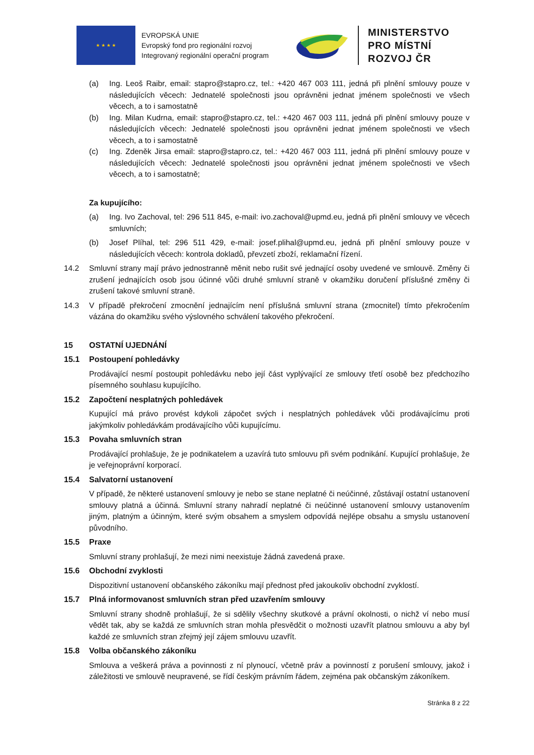★ ★ ★ ★
EVROPSKÁ UNIE
Evropský fond pro regionální rozvoj
Integrovaný regionální operační program
MINISTERSTVO
PRO MÍSTNÍ
ROZVOJ ČR
(a) Ing. Leoš Raibr, email: stapro@stapro.cz, tel.: +420 467 003 111, jedná při plnění smlouvy pouze v následujících věcech: Jednatelé společnosti jsou oprávněni jednat jménem společnosti ve všech věcech, a to i samostatně
(b) Ing. Milan Kudrna, email: stapro@stapro.cz, tel.: +420 467 003 111, jedná při plnění smlouvy pouze v následujících věcech: Jednatelé společnosti jsou oprávněni jednat jménem společnosti ve všech věcech, a to i samostatně
(c) Ing. Zdeněk Jirsa email: stapro@stapro.cz, tel.: +420 467 003 111, jedná při plnění smlouvy pouze v následujících věcech: Jednatelé společnosti jsou oprávněni jednat jménem společnosti ve všech věcech, a to i samostatně;
Za kupujícího:
(a) Ing. Ivo Zachoval, tel: 296 511 845, e-mail: ivo.zachoval@upmd.eu, jedná při plnění smlouvy ve věcech smluvních;
(b) Josef Plíhal, tel: 296 511 429, e-mail: josef.plihal@upmd.eu, jedná při plnění smlouvy pouze v následujících věcech: kontrola dokladů, převzetí zboží, reklamační řízení.
14.2 Smluvní strany mají právo jednostranně měnit nebo rušit své jednající osoby uvedené ve smlouvě. Změny či zrušení jednajících osob jsou účinné vůči druhé smluvní straně v okamžiku doručení příslušné změny či zrušení takové smluvní straně.
14.3 V případě překročení zmocnění jednajícím není příslušná smluvní strana (zmocnitel) tímto překročením vázána do okamžiku svého výslovného schválení takového překročení.
15 OSTATNÍ UJEDNÁNÍ
15.1 Postoupení pohledávky
Prodávající nesmí postoupit pohledávku nebo její část vyplývající ze smlouvy třetí osobě bez předchozího písemného souhlasu kupujícího.
15.2 Započtení nesplatných pohledávek
Kupující má právo provést kdykoli zápočet svých i nesplatných pohledávek vůči prodávajícímu proti jakýmkoliv pohledávkám prodávajícího vůči kupujícímu.
15.3 Povaha smluvních stran
Prodávající prohlašuje, že je podnikatelem a uzavírá tuto smlouvu při svém podnikání. Kupující prohlašuje, že je veřejnoprávní korporací.
15.4 Salvatorní ustanovení
V případě, že některé ustanovení smlouvy je nebo se stane neplatné či neúčinné, zůstávají ostatní ustanovení smlouvy platná a účinná. Smluvní strany nahradí neplatné či neúčinné ustanovení smlouvy ustanovením jiným, platným a účinným, které svým obsahem a smyslem odpovídá nejlépe obsahu a smyslu ustanovení původního.
15.5 Praxe
Smluvní strany prohlašují, že mezi nimi neexistuje žádná zavedená praxe.
15.6 Obchodní zvyklosti
Dispozitivní ustanovení občanského zákoníku mají přednost před jakoukoliv obchodní zvyklostí.
15.7 Plná informovanost smluvních stran před uzavřením smlouvy
Smluvní strany shodně prohlašují, že si sdělily všechny skutkové a právní okolnosti, o nichž ví nebo musí vědět tak, aby se každá ze smluvních stran mohla přesvědčit o možnosti uzavřít platnou smlouvu a aby byl každé ze smluvních stran zřejmý její zájem smlouvu uzavřít.
15.8 Volba občanského zákoníku
Smlouva a veškerá práva a povinnosti z ní plynoucí, včetně práv a povinností z porušení smlouvy, jakož i záležitosti ve smlouvě neupravené, se řídí českým právním řádem, zejména pak občanským zákoníkem.
Stránka 8 z 22